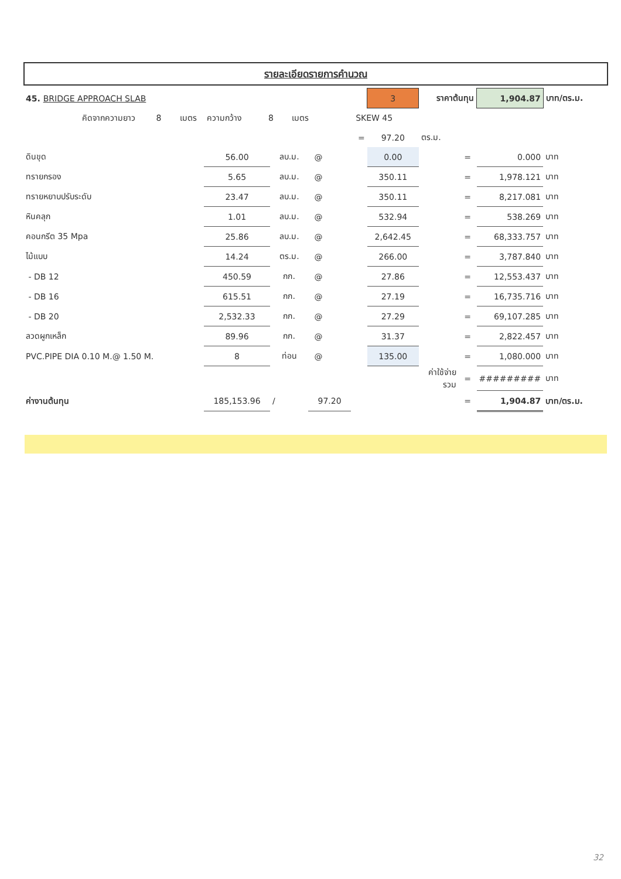รายละเอียดรายการคำนวณ
| 45. BRIDGE APPROACH SLAB | | | | | | 3 | ราคาต้นทุน | | 1,904.87 | บาท/ตร.ม. |
| คิดจากความยาว 8 เมตร ความกว้าง 8 เมตร SKEW 45 | | | | | | | | | | |
| | | | | | = | 97.20 | ตร.ม. | | | |
| ดินขุด | 56.00 | ลบ.ม. | @ | | | 0.00 | | = | 0.000 | บาท |
| ทรายกรอง | 5.65 | ลบ.ม. | @ | | | 350.11 | | = | 1,978.121 | บาท |
| ทรายหยาบปรับระดับ | 23.47 | ลบ.ม. | @ | | | 350.11 | | = | 8,217.081 | บาท |
| หินคลุก | 1.01 | ลบ.ม. | @ | | | 532.94 | | = | 538.269 | บาท |
| คอนกรีต 35 Mpa | 25.86 | ลบ.ม. | @ | | | 2,642.45 | | = | 68,333.757 | บาท |
| ไม้แบบ | 14.24 | ตร.ม. | @ | | | 266.00 | | = | 3,787.840 | บาท |
| - DB 12 | 450.59 | กก. | @ | | | 27.86 | | = | 12,553.437 | บาท |
| - DB 16 | 615.51 | กก. | @ | | | 27.19 | | = | 16,735.716 | บาท |
| - DB 20 | 2,532.33 | กก. | @ | | | 27.29 | | = | 69,107.285 | บาท |
| ลวดผูกเหล็ก | 89.96 | กก. | @ | | | 31.37 | | = | 2,822.457 | บาท |
| PVC.PIPE DIA 0.10 M.@ 1.50 M. | 8 | ท่อน | @ | | | 135.00 | | = | 1,080.000 | บาท |
| | | | | | | | ค่าใช้จ่ายรวม | = | ######### | บาท |
| ค่างานต้นทุน | 185,153.96 | / | 97.20 | | | | | = | 1,904.87 | บาท/ตร.ม. |
32